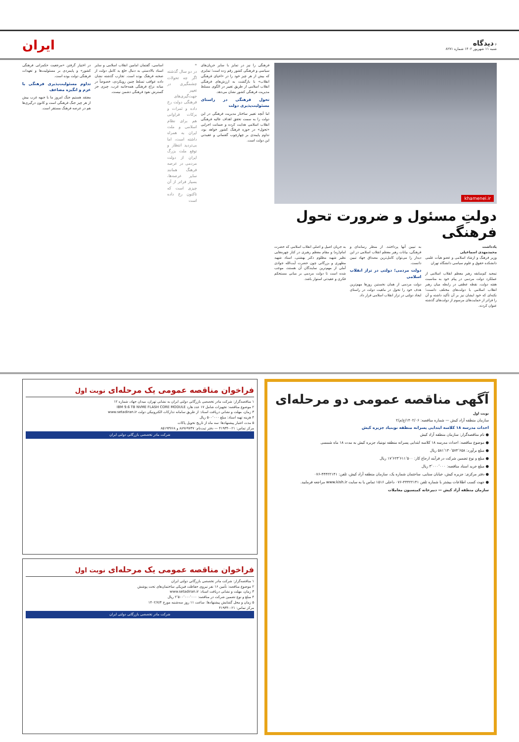۶ دیدگاه
شنبه ۱۱ شهریور ۱۴۰۲ شماره ۸۲۷۱
ایران
khamenei.ir
دولتِ مسئول و ضرورت تحول فرهنگی
یادداشت
محمدمهدی اسماعیلی
وزیر فرهنگ و ارشاد اسلامی و عضو هیأت علمی دانشکده حقوق و علوم سیاسی دانشگاه تهران
تمجید کم‌سابقه رهبر معظم انقلاب اسلامی از عملکرد دولت مردمی در پیام خود به مناسبت هفته دولت، نقطه عطفی در رابطه میان رهبر انقلاب اسلامی با دولت‌های مختلف دانست؛ نکته‌ای که خود ایشان نیز بر آن تأکید داشته و آن را فراتر از حمایت‌های مرسوم از دولت‌های گذشته عنوان کردند.
به تبیین آنها پرداختند. از منظر رسانه‌ای و فرهنگی، بیانات رهبر معظم انقلاب اسلامی در این دیدار را می‌توان کامل‌ترین مصداق جهاد تبیین دانست.
دولت مردمی؛ دولتی در تراز انقلاب اسلامی
دولت مردمی از همان نخستین روزها مهم‌ترین هدف خود را تحول در ماهیت دولت در راستای ایجاد دولتی در تراز انقلاب اسلامی قرار داد.
به جریان اصیل و اصلی انقلاب اسلامی که حضرت امام(ره) و مقام معظم رهبری در کنار چهره‌هایی نظیر شهید مظلوم دکتر بهشتی، استاد شهید مطهری و بزرگانی چون حضرت آیت‌الله جوادی آملی از مهم‌ترین نمایندگان آن هستند، موجب شده است تا دولت مردمی بر مبانی مستحکم فکری و عقیدتی استوار باشد.
فرهنگی را نیز در تمایز با سایر جریان‌های سیاسی و فرهنگی کشور رقم زده است؛ تمایزی که بیش از هر چیز خود را در «احیای فرهنگی انقلاب» با بازگشت به ارزش‌های فرهنگی انقلاب اسلامی از طریق تغییر در الگوی مسلط مدیریت فرهنگی کشور نشان می‌دهد.
تحول فرهنگی در راستای مسئولیت‌پذیری دولت
اما آنچه تغییر ساختار مدیریت فرهنگی در این دولت را به سمت تحقق اهداف عالیه فرهنگی انقلاب اسلامی هدایت کرده و ضمانت اجرایی «تحول» در حوزه فرهنگ کشور خواهد بود، تداوم پایبندی بر چهارچوب گفتمانی و عقیدتی این دولت است.
❝
در دو سال گذشته اگر چه تحولات چشمگیری در تغییر جهت‌گیری‌های فرهنگی دولت رخ داده و ثمرات و برکات فراوانی هم برای نظام اسلامی و ملت ایران به همراه داشته است، اما بی‌تردید انتظار و توقع ملت بزرگ ایران از دولت مردمی در عرصه فرهنگ همانند سایر عرصه‌ها، بسیار فراتر از آن چیزی است که تاکنون رخ داده است
اساسی، گفتمان امامین انقلاب اسلامی و سایر اسناد بالادستی به دنبال خلع ید کامل دولت از صحنه فرهنگ بوده است. تجارب گذشته نشان داده عواقب تسلط چنین رویکردی، خصوصاً در میانه نزاع فرهنگی همه‌جانبه غرب، چیزی جز گسترش نفوذ فرهنگی دشمن نیست.
در اختیار گرفتن «مرجعیت حکمرانی فرهنگی کشور» و پایمردی بر مسئولیت‌ها و تعهدات فرهنگی دولت بوده است.
تداوم مسئولیت‌پذیری فرهنگی با عزم و انگیزه مضاعف
معتقد هستیم جنگ امروز ما با جبهه غرب بیش از هر چیز جنگ فرهنگی است و کانون درگیری‌ها هم در عرصه فرهنگ مستقر است.
آگهی مناقصه عمومی دو مرحله‌ای
نوبت اول
سازمان منطقه آزاد کیش — شماره مناقصه: ۱۴۰۲/۰۶/ع/م/۲
احداث مدرسه ۱۸ کلاسه ابتدایی پسرانه منطقه نوبنیاد جزیره کیش
● نام مناقصه‌گزار: سازمان منطقه آزاد کیش
● موضوع مناقصه: احداث مدرسه ۱۸ کلاسه ابتدایی پسرانه منطقه نوبنیاد جزیره کیش به مدت ۱۸ ماه شمسی
● مبلغ برآورد: ۵۸۱٬۱۳۰٬۵۷۴٬۶۵۸ ریال
● مبلغ و نوع تضمین شرکت در فرآیند ارجاع کار: ۱۷٬۶۲۳٬۶۱۱٬۵۰۰ ریال
● مبلغ خرید اسناد مناقصه: ۳٬۰۰۰٬۰۰۰ ریال
● دفتر مرکزی: جزیره کیش، خیابان سنایی، ساختمان شماره یک، سازمان منطقه آزاد کیش، تلفن: ۴۴۴۲۲۱۴۱-۰۷۶
● جهت کسب اطلاعات بیشتر با شماره تلفن ۴۴۴۲۲۱۴۱-۰۷۶ داخلی ۱۵۱۶ تماس یا به سایت www.kish.ir مراجعه فرمایید.
سازمان منطقه آزاد کیش — دبیرخانه کمیسیون معاملات
فراخوان مناقصه عمومی یک مرحله‌ای نوبت اول
۱ مناقصه‌گزار: شرکت مادر تخصصی بازرگانی دولتی ایران به نشانی تهران، میدان جهاد، شماره ۱۲
۲ موضوع مناقصه: تجهیزات شامل ۱۷ عدد هارد IBM 9.6 TB NVME FLASH CORE MODULE
۳ زمان، مهلت و نشانی دریافت اسناد: از طریق سامانه تدارکات الکترونیکی دولت www.setadiran.ir
۴ هزینه تهیه اسناد: مبلغ ۵۰۰٬۰۰۰ ریال
۵ مدت اعتبار پیشنهادها: سه ماه از تاریخ تحویل پاکات
مرکز تماس: ۰۲۱-۴۱۹۳۴ — دفتر ثبت‌نام: ۸۸۹۶۹۷۳۷ و ۸۵۱۹۳۷۶۸
شرکت مادر تخصصی بازرگانی دولتی ایران
فراخوان مناقصه عمومی یک مرحله‌ای نوبت اول
۱ مناقصه‌گزار: شرکت مادر تخصصی بازرگانی دولتی ایران
۲ موضوع مناقصه: تأمین ۱۶ نفر نیروی حفاظت فیزیکی ساختمان‌های تحت پوشش
۳ زمان، مهلت و نشانی دریافت اسناد: www.setadiran.ir
۴ مبلغ و نوع تضمین شرکت در مناقصه: ۲٬۵۰۰٬۰۰۰٬۰۰۰ ریال
۵ زمان و محل گشایش پیشنهادها: ساعت ۱۱ روز سه‌شنبه مورخ ۱۴۰۲/۷/۴
مرکز تماس: ۰۲۱-۴۱۹۳۴
شرکت مادر تخصصی بازرگانی دولتی ایران